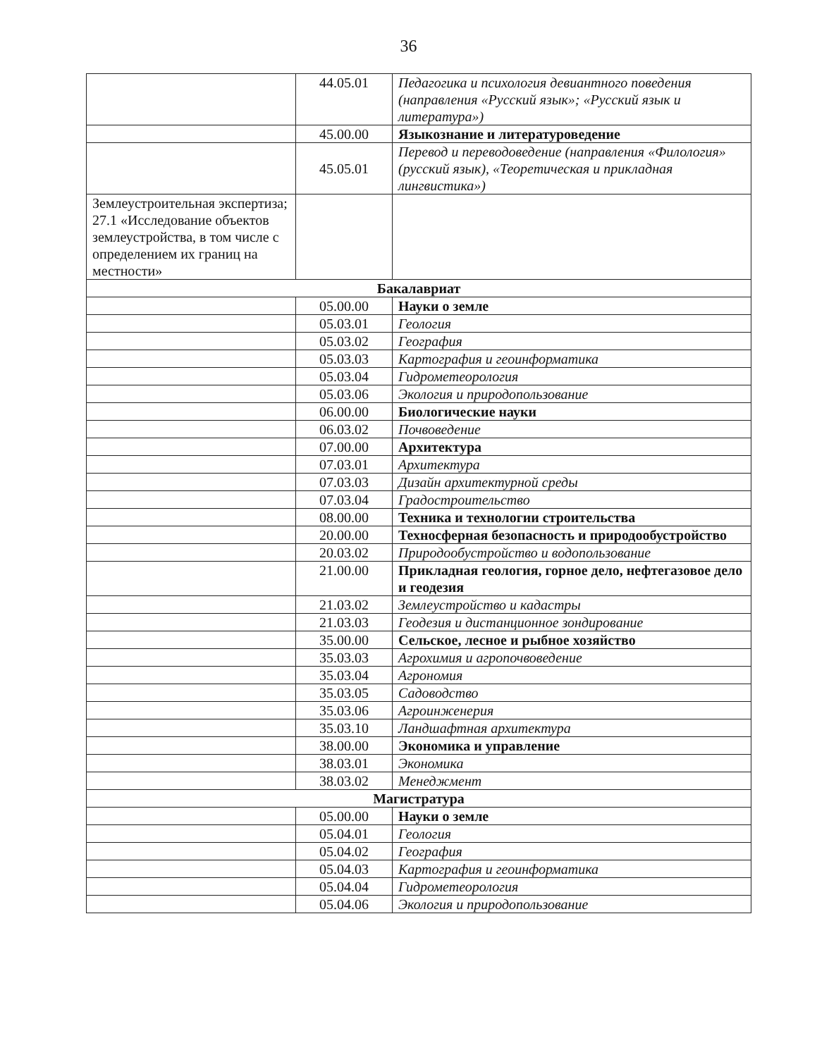36
| | 44.05.01 | Педагогика и психология девиантного поведения (направления «Русский язык»; «Русский язык и литература») |
| | 45.00.00 | Языкознание и литературоведение |
| | 45.05.01 | Перевод и переводоведение (направления «Филология» (русский язык), «Теоретическая и прикладная лингвистика») |
| Землеустроительная экспертиза; 27.1 «Исследование объектов землеустройства, в том числе с определением их границ на местности» | | |
| Бакалавриат | | |
| | 05.00.00 | Науки о земле |
| | 05.03.01 | Геология |
| | 05.03.02 | География |
| | 05.03.03 | Картография и геоинформатика |
| | 05.03.04 | Гидрометеорология |
| | 05.03.06 | Экология и природопользование |
| | 06.00.00 | Биологические науки |
| | 06.03.02 | Почвоведение |
| | 07.00.00 | Архитектура |
| | 07.03.01 | Архитектура |
| | 07.03.03 | Дизайн архитектурной среды |
| | 07.03.04 | Градостроительство |
| | 08.00.00 | Техника и технологии строительства |
| | 20.00.00 | Техносферная безопасность и природообустройство |
| | 20.03.02 | Природообустройство и водопользование |
| | 21.00.00 | Прикладная геология, горное дело, нефтегазовое дело и геодезия |
| | 21.03.02 | Землеустройство и кадастры |
| | 21.03.03 | Геодезия и дистанционное зондирование |
| | 35.00.00 | Сельское, лесное и рыбное хозяйство |
| | 35.03.03 | Агрохимия и агропочвоведение |
| | 35.03.04 | Агрономия |
| | 35.03.05 | Садоводство |
| | 35.03.06 | Агроинженерия |
| | 35.03.10 | Ландшафтная архитектура |
| | 38.00.00 | Экономика и управление |
| | 38.03.01 | Экономика |
| | 38.03.02 | Менеджмент |
| Магистратура | | |
| | 05.00.00 | Науки о земле |
| | 05.04.01 | Геология |
| | 05.04.02 | География |
| | 05.04.03 | Картография и геоинформатика |
| | 05.04.04 | Гидрометеорология |
| | 05.04.06 | Экология и природопользование |